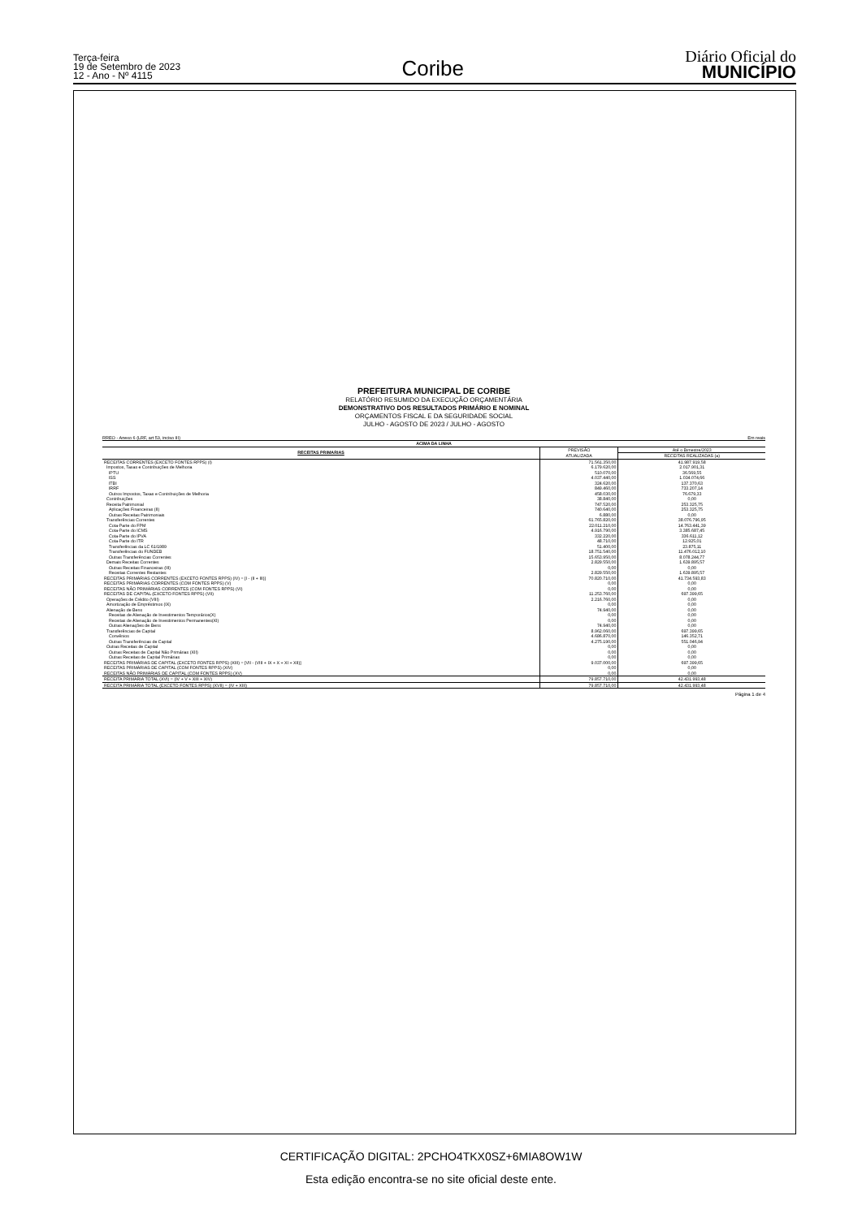Terça-feira
19 de Setembro de 2023
12 - Ano - Nº 4115
Coribe
Diário Oficial do
MUNICÍPIO
PREFEITURA MUNICIPAL DE CORIBE
RELATÓRIO RESUMIDO DA EXECUÇÃO ORÇAMENTÁRIA
DEMONSTRATIVO DOS RESULTADOS PRIMÁRIO E NOMINAL
ORÇAMENTOS FISCAL E DA SEGURIDADE SOCIAL
JULHO - AGOSTO DE 2023 / JULHO - AGOSTO
RREO - Anexo 6 (LRF, art 53, inciso III) Em reais
| ACIMA DA LINHA | | |
| --- | --- | --- |
| RECEITAS PRIMARIAS | PREVISÃO | Até o Bimestre/2023 |
| | ATUALIZADA | RECEITAS REALIZADAS (a) |
| RECEITAS CORRENTES (EXCETO FONTES RPPS) (I) | 71.561.350,00 | 41.987.919,58 |
| Impostos, Taxas e Contribuições de Melhoria | 6.179.620,00 | 2.017.901,31 |
| IPTU | 510.070,00 | 36.569,55 |
| ISS | 4.037.440,00 | 1.034.074,66 |
| ITBI | 324.620,00 | 137.370,63 |
| IRRF | 849.460,00 | 733.207,14 |
| Outros Impostos, Taxas e Contribuições de Melhoria | 458.030,00 | 76.679,33 |
| Contribuições | 38.840,00 | 0,00 |
| Receita Patrimonial | 747.520,00 | 253.325,75 |
| Aplicações Financeiras (II) | 740.640,00 | 253.325,75 |
| Outras Receitas Patrimoniais | 6.880,00 | 0,00 |
| Transferências Correntes | 61.765.820,00 | 38.076.796,95 |
| Cota-Parte do FPM | 22.011.210,00 | 14.763.441,39 |
| Cota-Parte do ICMS | 4.916.790,00 | 3.385.687,45 |
| Cota-Parte do IPVA | 332.220,00 | 336.611,12 |
| Cota-Parte do ITR | 48.710,00 | 12.925,01 |
| Transferências da LC 61/1989 | 51.400,00 | 23.875,11 |
| Transferências do FUNDEB | 18.751.540,00 | 11.476.012,10 |
| Outras Transferências Correntes | 15.653.950,00 | 8.078.244,77 |
| Demais Receitas Correntes | 2.829.550,00 | 1.639.895,57 |
| Outras Receitas Financeiras (III) | 0,00 | 0,00 |
| Receitas Correntes Restantes | 2.829.550,00 | 1.639.895,57 |
| RECEITAS PRIMÁRIAS CORRENTES (EXCETO FONTES RPPS) (IV) = [I - (II + III)] | 70.820.710,00 | 41.734.593,83 |
| RECEITAS PRIMÁRIAS CORRENTES (COM FONTES RPPS) (V) | 0,00 | 0,00 |
| RECEITAS NÃO PRIMÁRIAS CORRENTES (COM FONTES RPPS) (VI) | 0,00 | 0,00 |
| RECEITAS DE CAPITAL (EXCETO FONTES RPPS) (VII) | 11.253.760,00 | 697.399,65 |
| Operações de Crédito (VIII) | 2.216.760,00 | 0,00 |
| Amortização de Empréstimos (IX) | 0,00 | 0,00 |
| Alienação de Bens | 74.940,00 | 0,00 |
| Receitas de Alienação de Investimentos Temporários(X) | 0,00 | 0,00 |
| Receitas de Alienação de Investimentos Permanentes(XI) | 0,00 | 0,00 |
| Outras Alienações de Bens | 74.940,00 | 0,00 |
| Transferências de Capital | 8.962.060,00 | 697.399,65 |
| Convênios | 4.686.870,00 | 146.352,71 |
| Outras Transferências de Capital | 4.275.190,00 | 551.046,94 |
| Outras Receitas de Capital | 0,00 | 0,00 |
| Outras Receitas de Capital Não Primárias (XII) | 0,00 | 0,00 |
| Outras Receitas de Capital Primárias | 0,00 | 0,00 |
| RECEITAS PRIMÁRIAS DE CAPITAL (EXCETO FONTES RPPS) (XIII) = [VII - (VIII + IX + X + XI + XII)] | 9.037.000,00 | 697.399,65 |
| RECEITAS PRIMÁRIAS DE CAPITAL (COM FONTES RPPS) (XIV) | 0,00 | 0,00 |
| RECEITAS NÃO PRIMÁRIAS DE CAPITAL (COM FONTES RPPS) (XV) | 0,00 | 0,00 |
| RECEITA PRIMÁRIA TOTAL (XVI) = (IV + V + XIII + XIV) | 79.857.710,00 | 42.431.993,48 |
| RECEITA PRIMÁRIA TOTAL (EXCETO FONTES RPPS) (XVII) = (IV + XIII) | 79.857.710,00 | 42.431.993,48 |
Página 1 de 4
CERTIFICAÇÃO DIGITAL: 2PCHO4TKX0SZ+6MIA8OW1W
Esta edição encontra-se no site oficial deste ente.